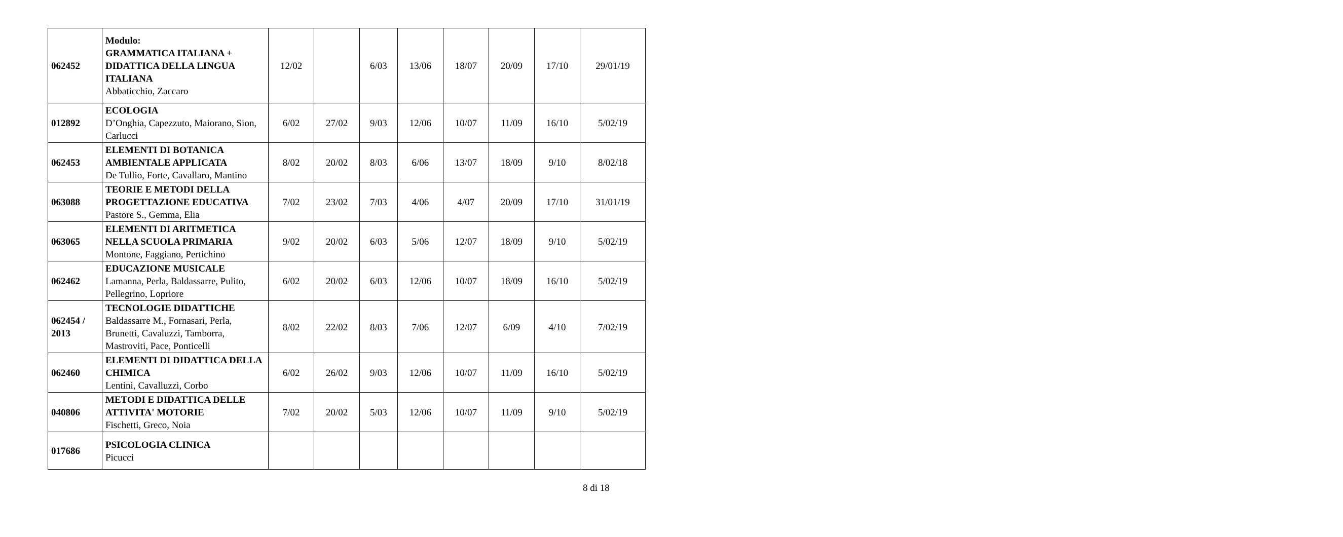| 062452 | Modulo: GRAMMATICA ITALIANA + DIDATTICA DELLA LINGUA ITALIANA Abbaticchio, Zaccaro | 12/02 | | 6/03 | 13/06 | 18/07 | 20/09 | 17/10 | 29/01/19 |
| 012892 | ECOLOGIA D’Onghia, Capezzuto, Maiorano, Sion, Carlucci | 6/02 | 27/02 | 9/03 | 12/06 | 10/07 | 11/09 | 16/10 | 5/02/19 |
| 062453 | ELEMENTI DI BOTANICA AMBIENTALE APPLICATA De Tullio, Forte, Cavallaro, Mantino | 8/02 | 20/02 | 8/03 | 6/06 | 13/07 | 18/09 | 9/10 | 8/02/18 |
| 063088 | TEORIE E METODI DELLA PROGETTAZIONE EDUCATIVA Pastore S., Gemma, Elia | 7/02 | 23/02 | 7/03 | 4/06 | 4/07 | 20/09 | 17/10 | 31/01/19 |
| 063065 | ELEMENTI DI ARITMETICA NELLA SCUOLA PRIMARIA Montone, Faggiano, Pertichino | 9/02 | 20/02 | 6/03 | 5/06 | 12/07 | 18/09 | 9/10 | 5/02/19 |
| 062462 | EDUCAZIONE MUSICALE Lamanna, Perla, Baldassarre, Pulito, Pellegrino, Lopriore | 6/02 | 20/02 | 6/03 | 12/06 | 10/07 | 18/09 | 16/10 | 5/02/19 |
| 062454 / 2013 | TECNOLOGIE DIDATTICHE Baldassarre M., Fornasari, Perla, Brunetti, Cavaluzzi, Tamborra, Mastroviti, Pace, Ponticelli | 8/02 | 22/02 | 8/03 | 7/06 | 12/07 | 6/09 | 4/10 | 7/02/19 |
| 062460 | ELEMENTI DI DIDATTICA DELLA CHIMICA Lentini, Cavalluzzi, Corbo | 6/02 | 26/02 | 9/03 | 12/06 | 10/07 | 11/09 | 16/10 | 5/02/19 |
| 040806 | METODI E DIDATTICA DELLE ATTIVITA' MOTORIE Fischetti, Greco, Noia | 7/02 | 20/02 | 5/03 | 12/06 | 10/07 | 11/09 | 9/10 | 5/02/19 |
| 017686 | PSICOLOGIA CLINICA Picucci | | | | | | | | |
8 di 18